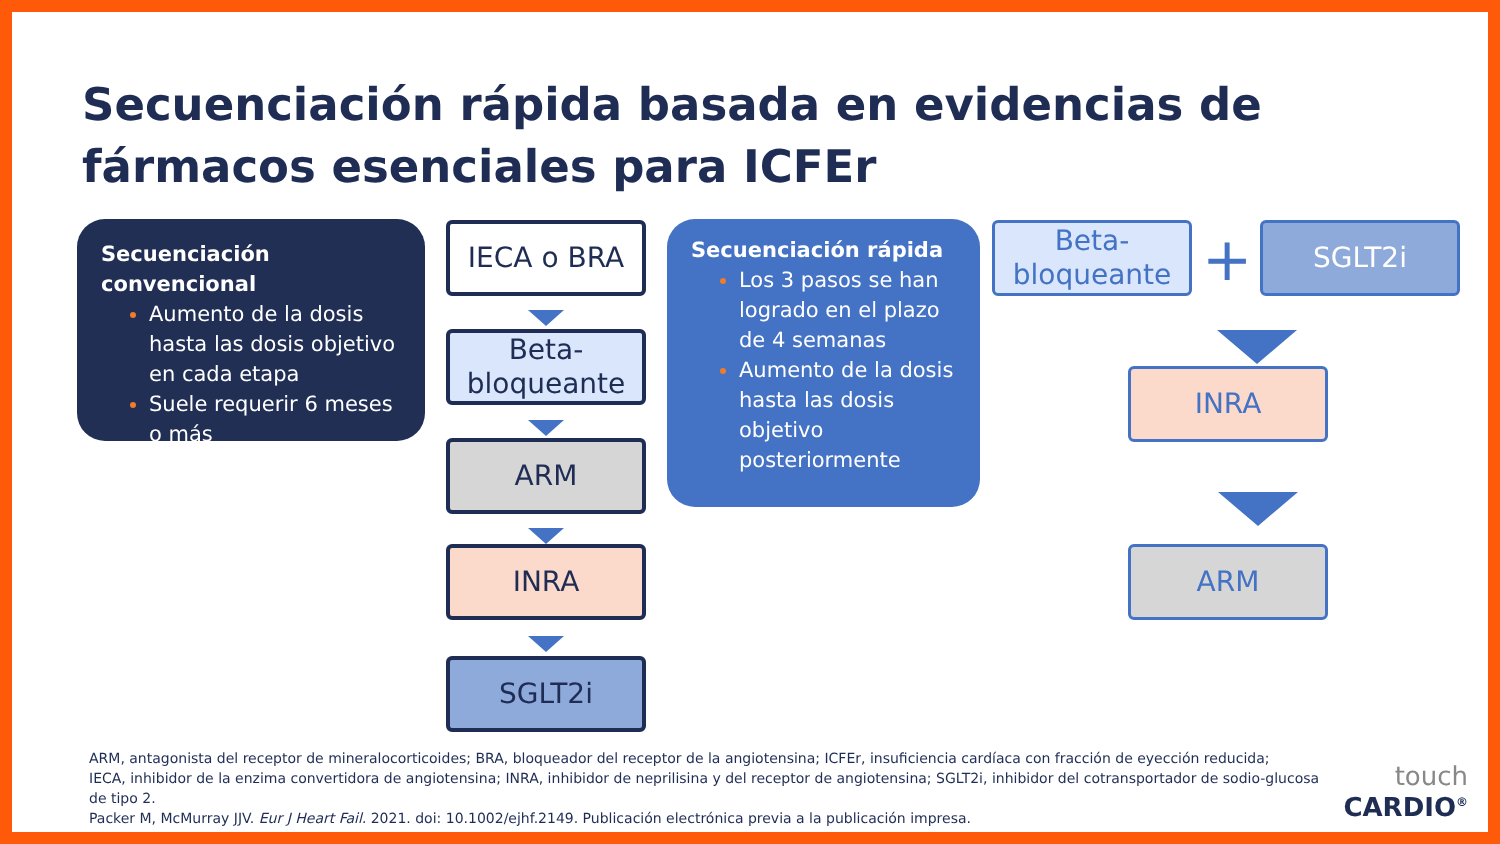Secuenciación rápida basada en evidencias de fármacos esenciales para ICFEr
Secuenciación convencional
Aumento de la dosis hasta las dosis objetivo en cada etapa
Suele requerir 6 meses o más
IECA o BRA
Beta-bloqueante
ARM
INRA
SGLT2i
Secuenciación rápida
Los 3 pasos se han logrado en el plazo de 4 semanas
Aumento de la dosis hasta las dosis objetivo posteriormente
Beta-bloqueante
+ SGLT2i
INRA
ARM
ARM, antagonista del receptor de mineralocorticoides; BRA, bloqueador del receptor de la angiotensina; ICFEr, insuficiencia cardíaca con fracción de eyección reducida;
IECA, inhibidor de la enzima convertidora de angiotensina; INRA, inhibidor de neprilisina y del receptor de angiotensina; SGLT2i, inhibidor del cotransportador de sodio-glucosa de tipo 2.
Packer M, McMurray JJV. Eur J Heart Fail. 2021. doi: 10.1002/ejhf.2149. Publicación electrónica previa a la publicación impresa.
touch
CARDIO<sup>®</sup>